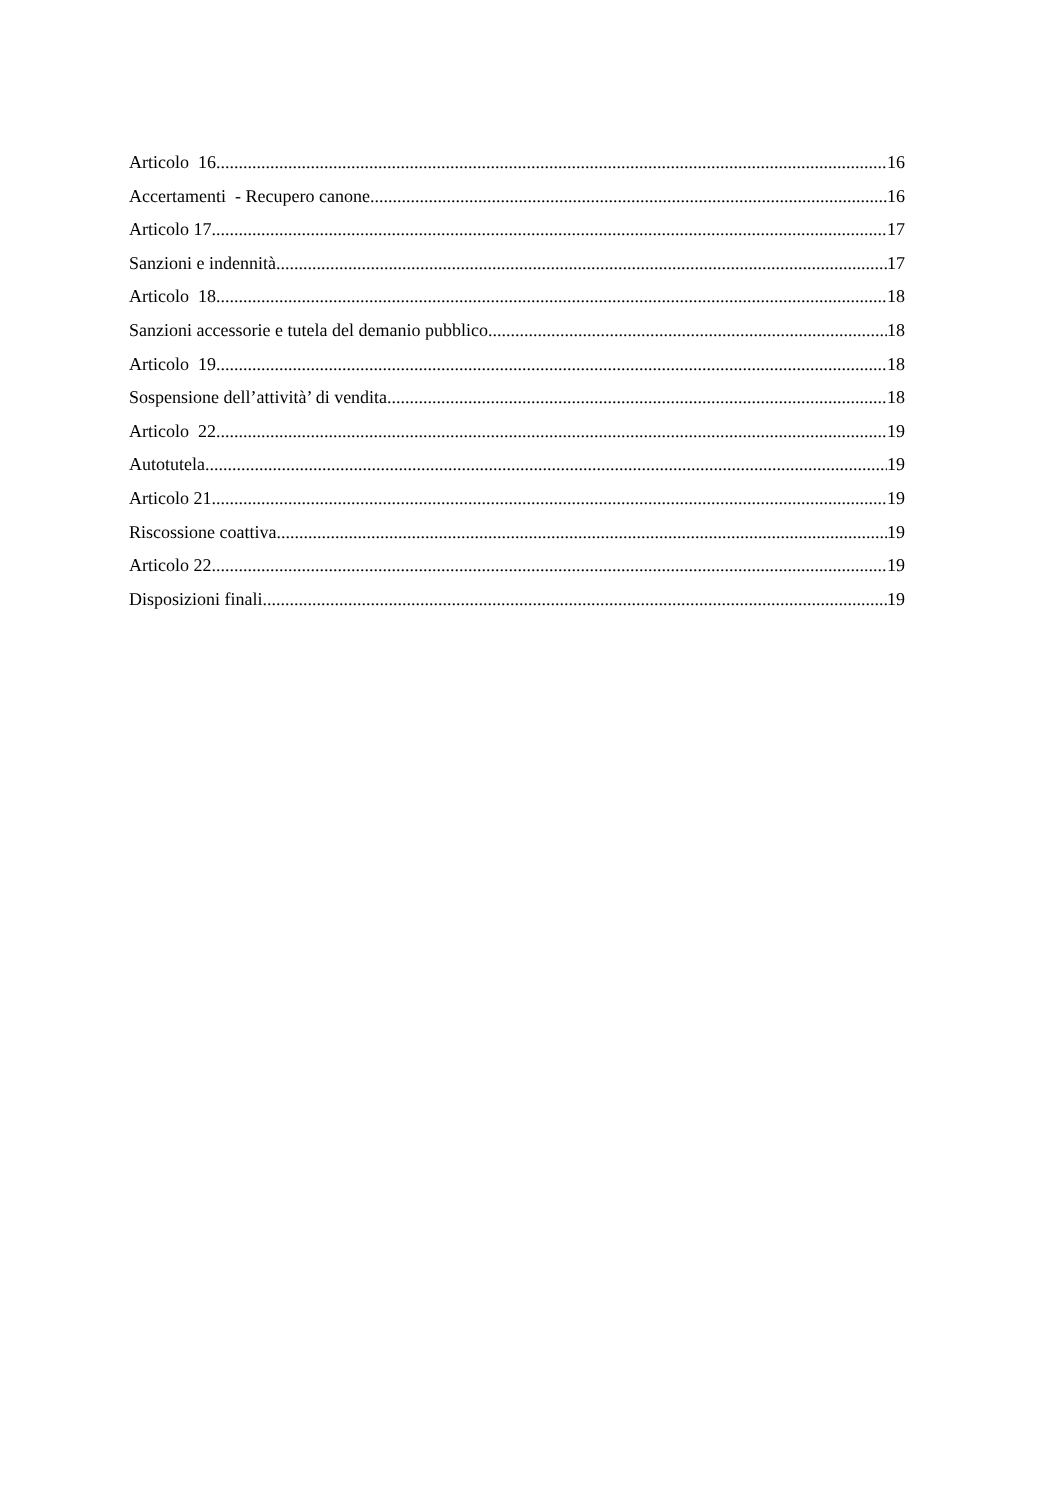Articolo 16 16
Accertamenti - Recupero canone 16
Articolo 17 17
Sanzioni e indennità 17
Articolo 18 18
Sanzioni accessorie e tutela del demanio pubblico 18
Articolo 19 18
Sospensione dell’attività’ di vendita 18
Articolo 22 19
Autotutela 19
Articolo 21 19
Riscossione coattiva 19
Articolo 22 19
Disposizioni finali 19